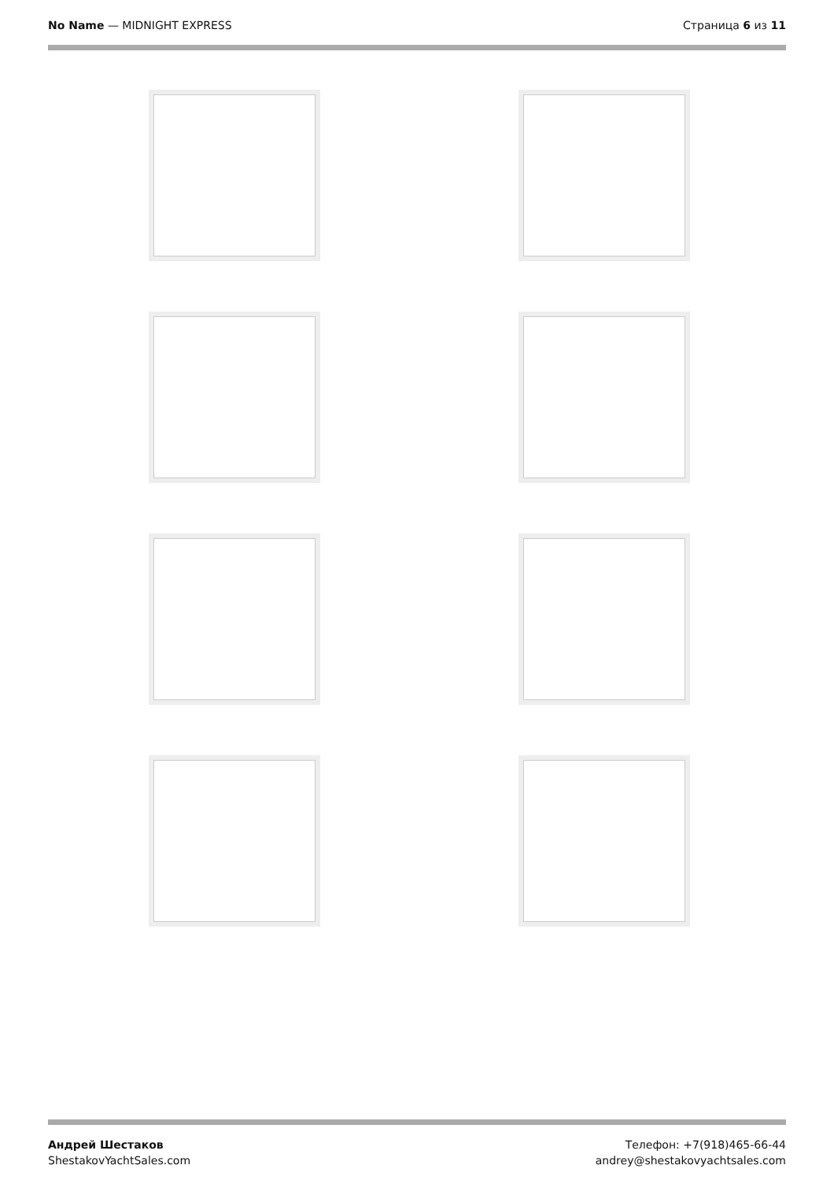No Name — MIDNIGHT EXPRESS Страница 6 из 11
Андрей Шестаков
ShestakovYachtSales.com
Телефон: +7(918)465-66-44
andrey@shestakovyachtsales.com